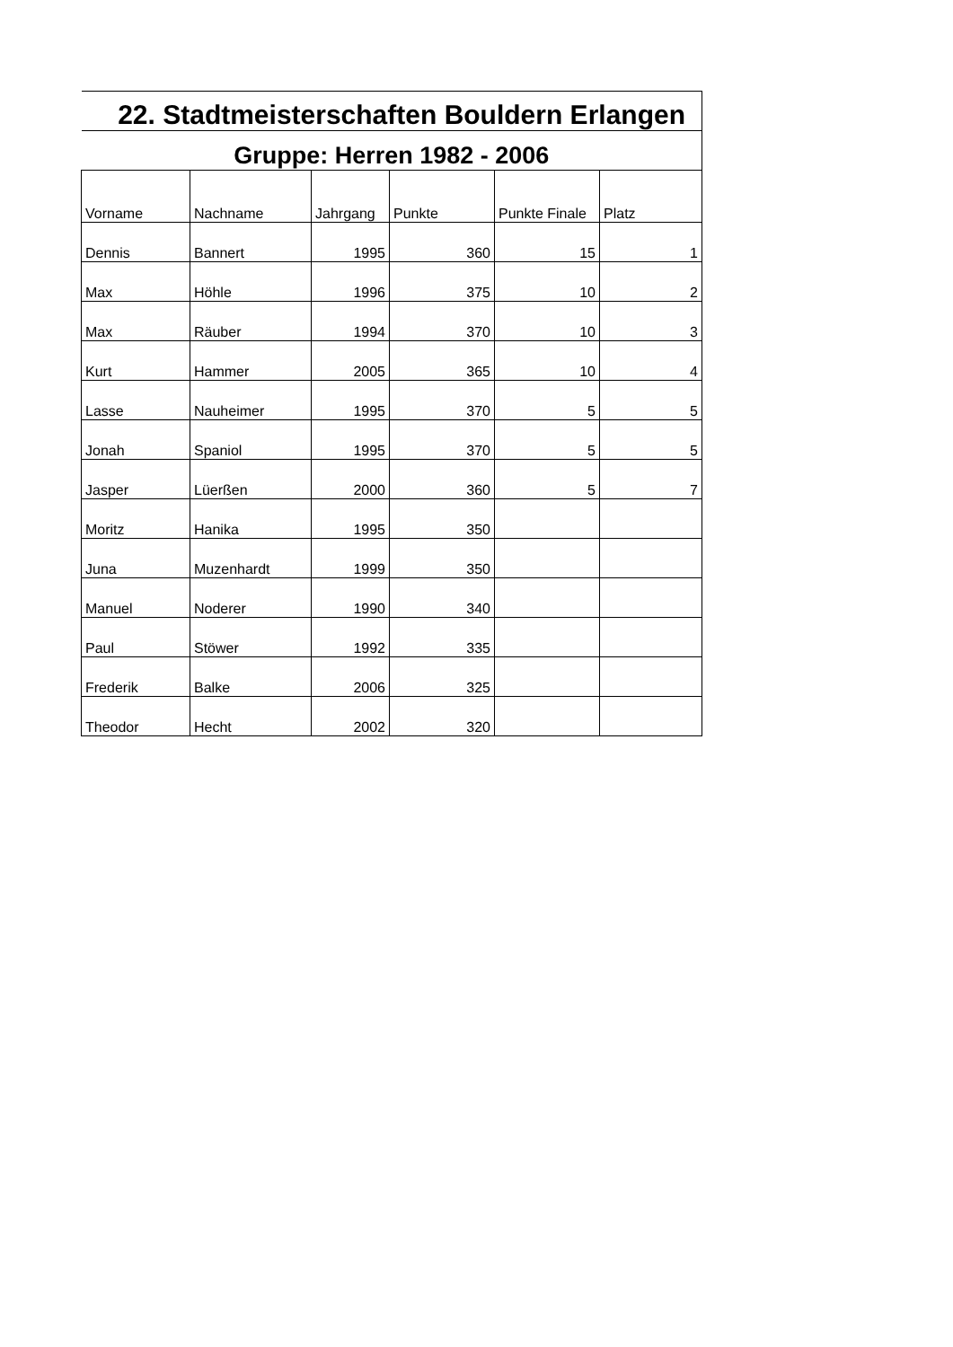| 22. Stadtmeisterschaften Bouldern Erlangen | | | | | |
| Gruppe: Herren 1982 - 2006 | | | | | |
| Vorname | Nachname | Jahrgang | Punkte | Punkte Finale | Platz |
| Dennis | Bannert | 1995 | 360 | 15 | 1 |
| Max | Höhle | 1996 | 375 | 10 | 2 |
| Max | Räuber | 1994 | 370 | 10 | 3 |
| Kurt | Hammer | 2005 | 365 | 10 | 4 |
| Lasse | Nauheimer | 1995 | 370 | 5 | 5 |
| Jonah | Spaniol | 1995 | 370 | 5 | 5 |
| Jasper | Lüerßen | 2000 | 360 | 5 | 7 |
| Moritz | Hanika | 1995 | 350 | | |
| Juna | Muzenhardt | 1999 | 350 | | |
| Manuel | Noderer | 1990 | 340 | | |
| Paul | Stöwer | 1992 | 335 | | |
| Frederik | Balke | 2006 | 325 | | |
| Theodor | Hecht | 2002 | 320 | | |